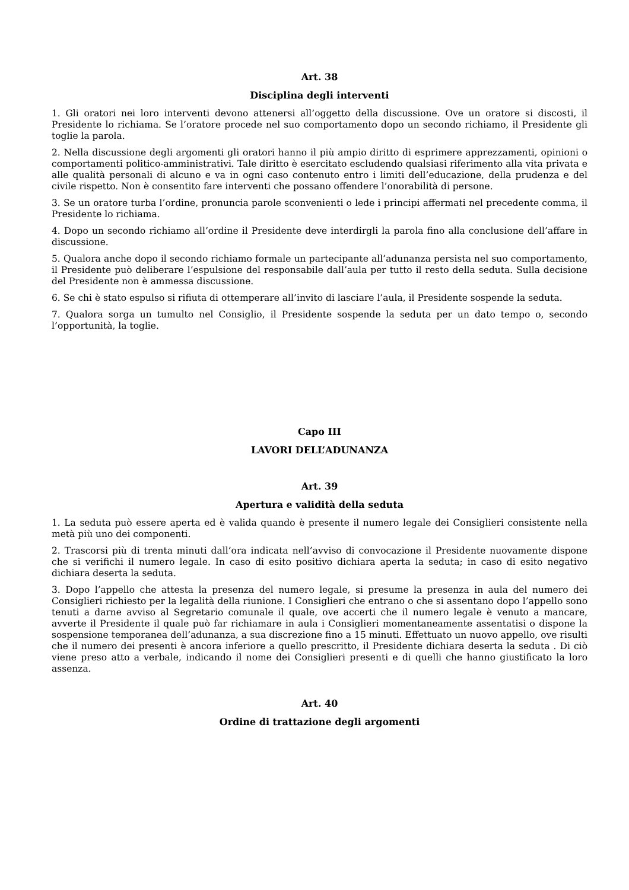Art. 38
Disciplina degli interventi
1. Gli oratori nei loro interventi devono attenersi all’oggetto della discussione. Ove un oratore si discosti, il Presidente lo richiama. Se l’oratore procede nel suo comportamento dopo un secondo richiamo, il Presidente gli toglie la parola.
2. Nella discussione degli argomenti gli oratori hanno il più ampio diritto di esprimere apprezzamenti, opinioni o comportamenti politico-amministrativi. Tale diritto è esercitato escludendo qualsiasi riferimento alla vita privata e alle qualità personali di alcuno e va in ogni caso contenuto entro i limiti dell’educazione, della prudenza e del civile rispetto. Non è consentito fare interventi che possano offendere l’onorabilità di persone.
3. Se un oratore turba l’ordine, pronuncia parole sconvenienti o lede i principi affermati nel precedente comma, il Presidente lo richiama.
4. Dopo un secondo richiamo all’ordine il Presidente deve interdirgli la parola fino alla conclusione dell’affare in discussione.
5. Qualora anche dopo il secondo richiamo formale un partecipante all’adunanza persista nel suo comportamento, il Presidente può deliberare l’espulsione del responsabile dall’aula per tutto il resto della seduta. Sulla decisione del Presidente non è ammessa discussione.
6. Se chi è stato espulso si rifiuta di ottemperare all’invito di lasciare l’aula, il Presidente sospende la seduta.
7. Qualora sorga un tumulto nel Consiglio, il Presidente sospende la seduta per un dato tempo o, secondo l’opportunità, la toglie.
Capo III
LAVORI DELL’ADUNANZA
Art. 39
Apertura e validità della seduta
1. La seduta può essere aperta ed è valida quando è presente il numero legale dei Consiglieri consistente nella metà più uno dei componenti.
2. Trascorsi più di trenta minuti dall’ora indicata nell’avviso di convocazione il Presidente nuovamente dispone che si verifichi il numero legale. In caso di esito positivo dichiara aperta la seduta; in caso di esito negativo dichiara deserta la seduta.
3. Dopo l’appello che attesta la presenza del numero legale, si presume la presenza in aula del numero dei Consiglieri richiesto per la legalità della riunione. I Consiglieri che entrano o che si assentano dopo l’appello sono tenuti a darne avviso al Segretario comunale il quale, ove accerti che il numero legale è venuto a mancare, avverte il Presidente il quale può far richiamare in aula i Consiglieri momentaneamente assentatisi o dispone la sospensione temporanea dell’adunanza, a sua discrezione fino a 15 minuti. Effettuato un nuovo appello, ove risulti che il numero dei presenti è ancora inferiore a quello prescritto, il Presidente dichiara deserta la seduta . Di ciò viene preso atto a verbale, indicando il nome dei Consiglieri presenti e di quelli che hanno giustificato la loro assenza.
Art. 40
Ordine di trattazione degli argomenti